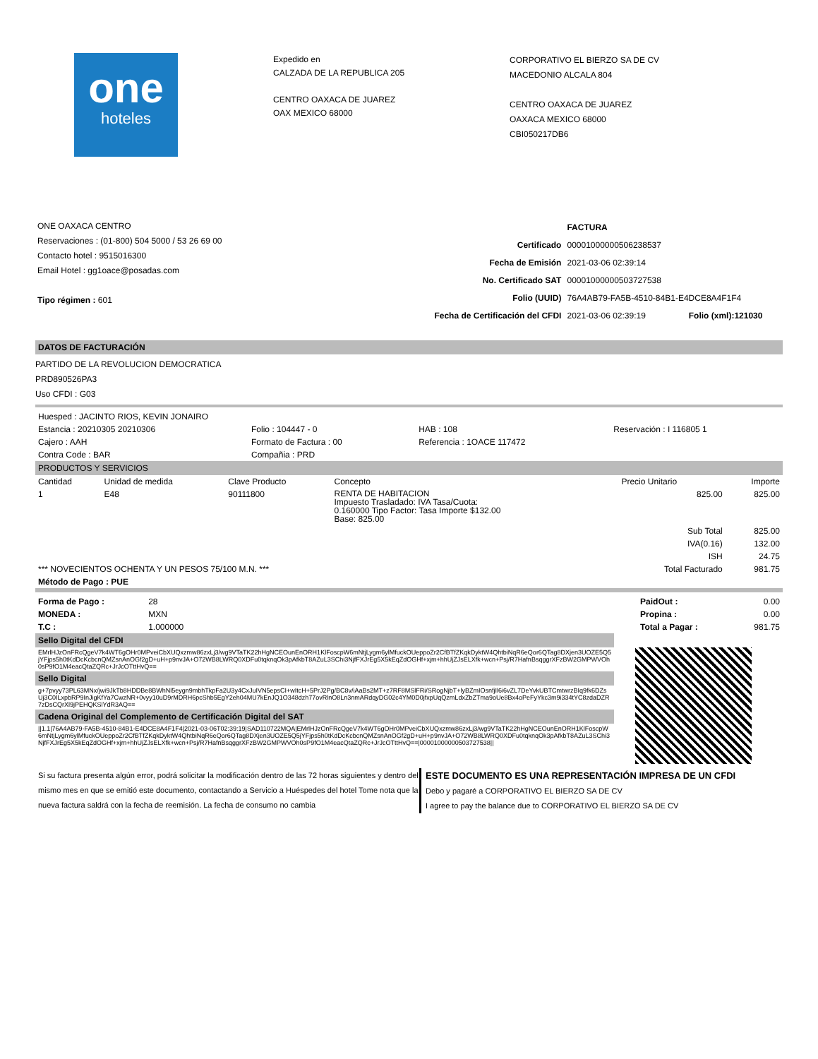one
hoteles
Expedido en
CALZADA DE LA REPUBLICA 205
CENTRO OAXACA DE JUAREZ
OAX MEXICO 68000
CORPORATIVO EL BIERZO SA DE CV
MACEDONIO ALCALA 804
CENTRO OAXACA DE JUAREZ
OAXACA MEXICO 68000
CBI050217DB6
ONE OAXACA CENTRO
Reservaciones : (01-800) 504 5000 / 53 26 69 00
Contacto hotel : 9515016300
Email Hotel : gg1oace@posadas.com
Tipo régimen : 601
| | FACTURA | |
| Certificado | 00001000000506238537 | |
| Fecha de Emisión | 2021-03-06 02:39:14 | |
| No. Certificado SAT | 00001000000503727538 | |
| Folio (UUID) | 76A4AB79-FA5B-4510-84B1-E4DCE8A4F1F4 | |
| Fecha de Certificación del CFDI | 2021-03-06 02:39:19 | Folio (xml):121030 |
DATOS DE FACTURACIÓN
PARTIDO DE LA REVOLUCION DEMOCRATICA
PRD890526PA3
Uso CFDI : G03
| Huesped : JACINTO RIOS, KEVIN JONAIRO | | | |
| Estancia : 20210305 20210306 | Folio : 104447 - 0 | HAB : 108 | Reservación : I 116805 1 |
| Cajero : AAH | Formato de Factura : 00 | Referencia : 1OACE 117472 | |
| Contra Code : BAR | Compañia : PRD | | |
PRODUCTOS Y SERVICIOS
| Cantidad | Unidad de medida | Clave Producto | Concepto | Precio Unitario | Importe |
| --- | --- | --- | --- | --- | --- |
| 1 | E48 | 90111800 | RENTA DE HABITACION Impuesto Trasladado: IVA Tasa/Cuota: 0.160000 Tipo Factor: Tasa Importe $132.00 Base: 825.00 | 825.00 | 825.00 |
| Sub Total | | | | | 825.00 |
| IVA(0.16) | | | | | 132.00 |
| ISH | | | | | 24.75 |
| *** NOVECIENTOS OCHENTA Y UN PESOS 75/100 M.N. *** | | | | Total Facturado | 981.75 |
| Método de Pago : PUE | | | | | |
| Forma de Pago : | 28 | | PaidOut : | 0.00 |
| MONEDA : | MXN | | Propina : | 0.00 |
| T.C : | 1.000000 | | Total a Pagar : | 981.75 |
Sello Digital del CFDI
EMrlHJzOnFRcQgeV7k4WT6gOHr0MPveiCbXUQxzmw86zxLj3/wg9VTaTK22hHgNCEOunEnORH1KlFoscpW6mNtjLygm6ylMfuckOUeppoZr2CfBTfZKqkDyktW4QhtbiNqR6eQor6QTag8DXjen3UOZE5Q5jYFjps5h0tKdDcKcbcnQMZsnAnOGf2gD+uH+p9nvJA+O72WB8LWRQ0XDFu0tqknqOk3pAfkbT8AZuL3SChi3NjfFXJrEg5X5kEqZdOGHf+xjm+hhUjZJsELXfk+wcn+Psj/R7HafnBsqggrXFzBW2GMPWVOh0sP9fO1M4eacQtaZQRc+JrJcOTttHvQ==
Sello Digital
g+7pvyy73PL63MNx/jwi9JkTb8HDDBe8BWhNl5eygn9mbhTkpFa2U3y4CxJuIVN5epsCI+wItcH+5PrJ2Pg/BC8v/iAaBs2MT+z7RF8MSlFRi/SRogNjbT+lyBZmIOsnfjIl6i6vZL7DeYvkUBTCmtwrzBIq9fk6DZsUj3C0ILxpbRP9InJigKfYa7CwzNR+0vyy10uD9rMDRH6pcShb5EgY2eh04MU7kEnJQ1O348dzh77ovRlnO8Ln3nmARdqyDG02c4YM0D0jfxpUqQzmLdxZbZTma9oUe8Bx4oPeFyYkc3m9i334tYC8zdaDZR7zDsCQrXl9jPEHQKSlYdR3AQ==
Cadena Original del Complemento de Certificación Digital del SAT
||1.1|76A4AB79-FA5B-4510-84B1-E4DCE8A4F1F4|2021-03-06T02:39:19|SAD110722MQA|EMrlHJzOnFRcQgeV7k4WT6gOHr0MPveiCbXUQxzmw86zxLj3/wg9VTaTK22hHgNCEOunEnORH1KlFoscpW6mNtjLygm6ylMfuckOUeppoZr2CfBTfZKqkDyktW4QhtbiNqR6eQor6QTag8DXjen3UOZE5Q5jYFjps5h0tKdDcKcbcnQMZsnAnOGf2gD+uH+p9nvJA+O72WB8LWRQ0XDFu0tqknqOk3pAfkbT8AZuL3SChi3NjfFXJrEg5X5kEqZdOGHf+xjm+hhUjZJsELXfk+wcn+Psj/R7HafnBsqggrXFzBW2GMPWVOh0sP9fO1M4eacQtaZQRc+JrJcOTttHvQ==|00001000000503727538||
Si su factura presenta algún error, podrá solicitar la modificación dentro de las 72 horas siguientes y dentro del mismo mes en que se emitió este documento, contactando a Servicio a Huéspedes del hotel Tome nota que la nueva factura saldrá con la fecha de reemisión. La fecha de consumo no cambia
ESTE DOCUMENTO ES UNA REPRESENTACIÓN IMPRESA DE UN CFDI
Debo y pagaré a CORPORATIVO EL BIERZO SA DE CV
I agree to pay the balance due to CORPORATIVO EL BIERZO SA DE CV